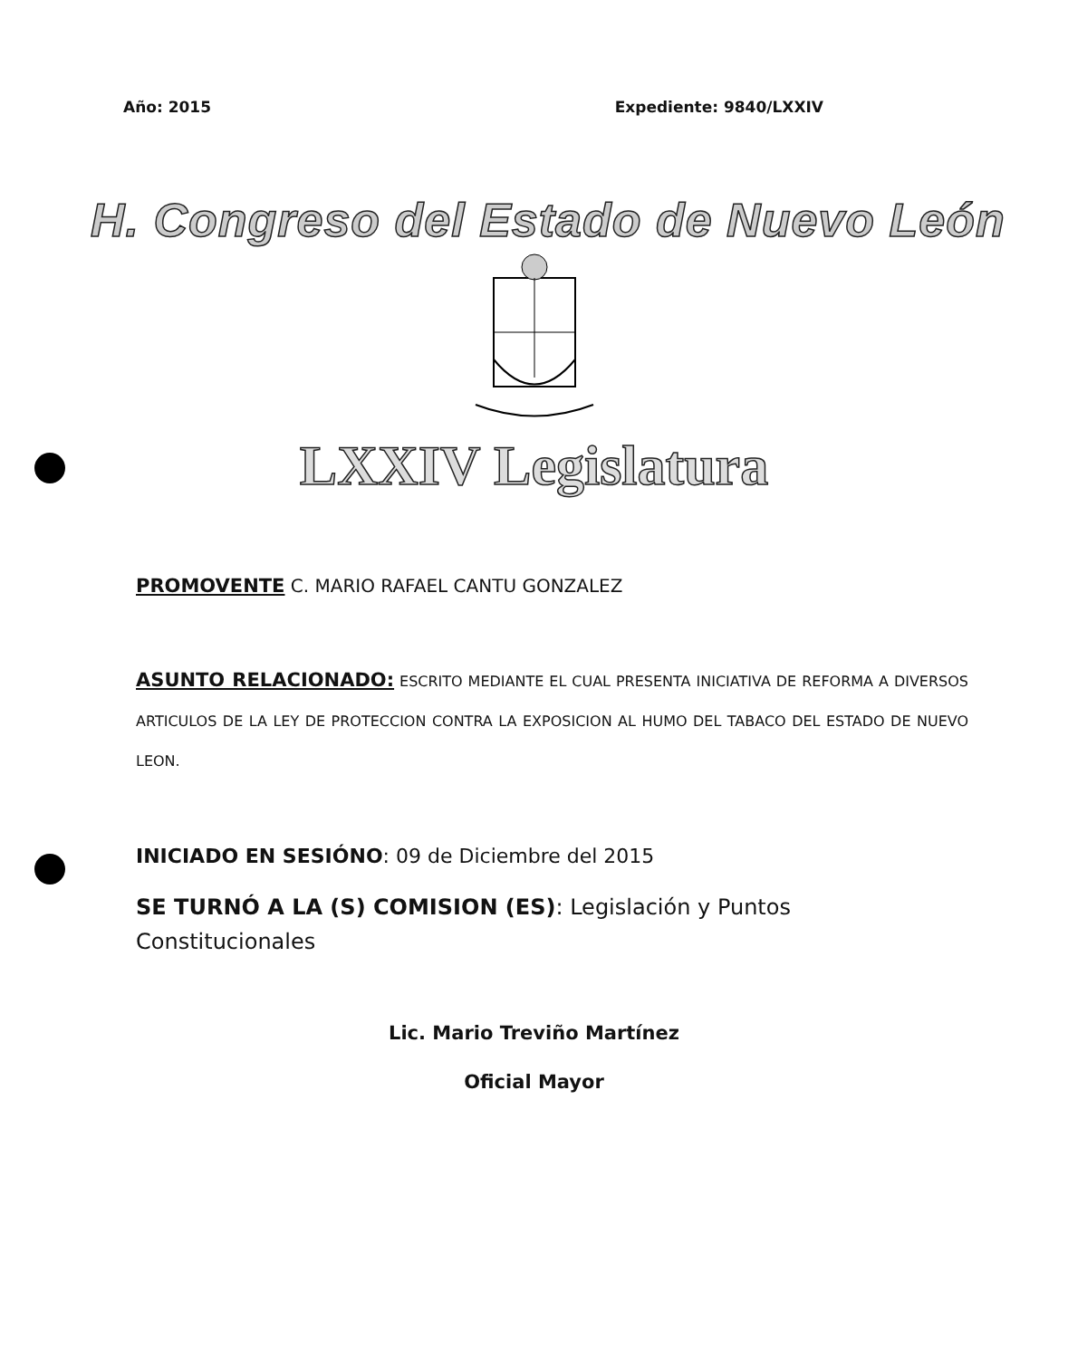Año: 2015 Expediente: 9840/LXXIV
H. Congreso del Estado de Nuevo León
LXXIV Legislatura
PROMOVENTE C. MARIO RAFAEL CANTU GONZALEZ
ASUNTO RELACIONADO: ESCRITO MEDIANTE EL CUAL PRESENTA INICIATIVA DE REFORMA A DIVERSOS ARTICULOS DE LA LEY DE PROTECCION CONTRA LA EXPOSICION AL HUMO DEL TABACO DEL ESTADO DE NUEVO LEON.
INICIADO EN SESIÓNO: 09 de Diciembre del 2015
SE TURNÓ A LA (S) COMISION (ES): Legislación y Puntos Constitucionales
Lic. Mario Treviño Martínez
Oficial Mayor